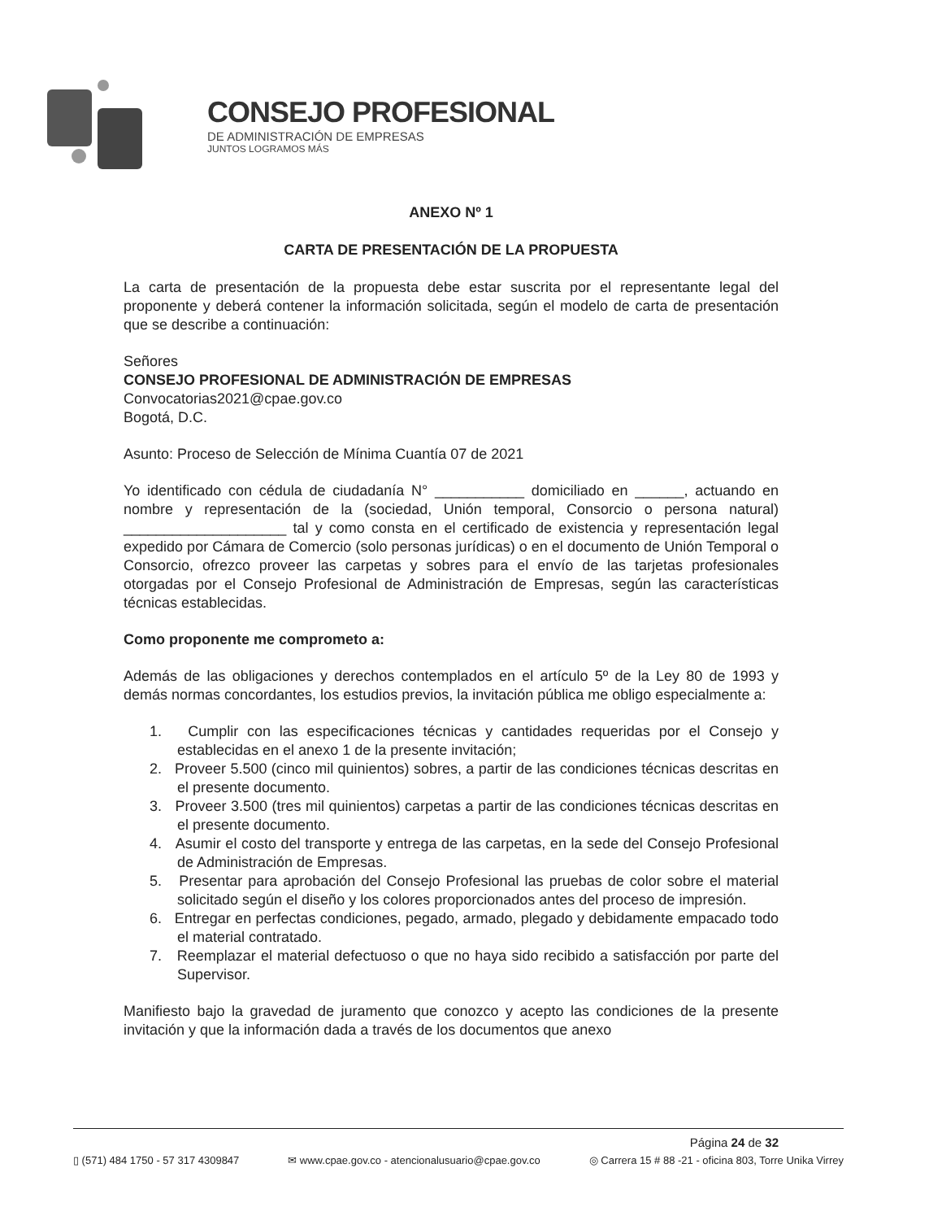CONSEJO PROFESIONAL
DE ADMINISTRACIÓN DE EMPRESAS
JUNTOS LOGRAMOS MÁS
ANEXO Nº 1
CARTA DE PRESENTACIÓN DE LA PROPUESTA
La carta de presentación de la propuesta debe estar suscrita por el representante legal del proponente y deberá contener la información solicitada, según el modelo de carta de presentación que se describe a continuación:
Señores
CONSEJO PROFESIONAL DE ADMINISTRACIÓN DE EMPRESAS
Convocatorias2021@cpae.gov.co
Bogotá, D.C.
Asunto: Proceso de Selección de Mínima Cuantía 07 de 2021
Yo identificado con cédula de ciudadanía N° ___________ domiciliado en ______, actuando en nombre y representación de la (sociedad, Unión temporal, Consorcio o persona natural) ____________________ tal y como consta en el certificado de existencia y representación legal expedido por Cámara de Comercio (solo personas jurídicas) o en el documento de Unión Temporal o Consorcio, ofrezco proveer las carpetas y sobres para el envío de las tarjetas profesionales otorgadas por el Consejo Profesional de Administración de Empresas, según las características técnicas establecidas.
Como proponente me comprometo a:
Además de las obligaciones y derechos contemplados en el artículo 5º de la Ley 80 de 1993 y demás normas concordantes, los estudios previos, la invitación pública me obligo especialmente a:
1. Cumplir con las especificaciones técnicas y cantidades requeridas por el Consejo y establecidas en el anexo 1 de la presente invitación;
2. Proveer 5.500 (cinco mil quinientos) sobres, a partir de las condiciones técnicas descritas en el presente documento.
3. Proveer 3.500 (tres mil quinientos) carpetas a partir de las condiciones técnicas descritas en el presente documento.
4. Asumir el costo del transporte y entrega de las carpetas, en la sede del Consejo Profesional de Administración de Empresas.
5. Presentar para aprobación del Consejo Profesional las pruebas de color sobre el material solicitado según el diseño y los colores proporcionados antes del proceso de impresión.
6. Entregar en perfectas condiciones, pegado, armado, plegado y debidamente empacado todo el material contratado.
7. Reemplazar el material defectuoso o que no haya sido recibido a satisfacción por parte del Supervisor.
Manifiesto bajo la gravedad de juramento que conozco y acepto las condiciones de la presente invitación y que la información dada a través de los documentos que anexo
Página 24 de 32
▯ (571) 484 1750 - 57 317 4309847 ✉ www.cpae.gov.co - atencionalusuario@cpae.gov.co ◎ Carrera 15 # 88 -21 - oficina 803, Torre Unika Virrey